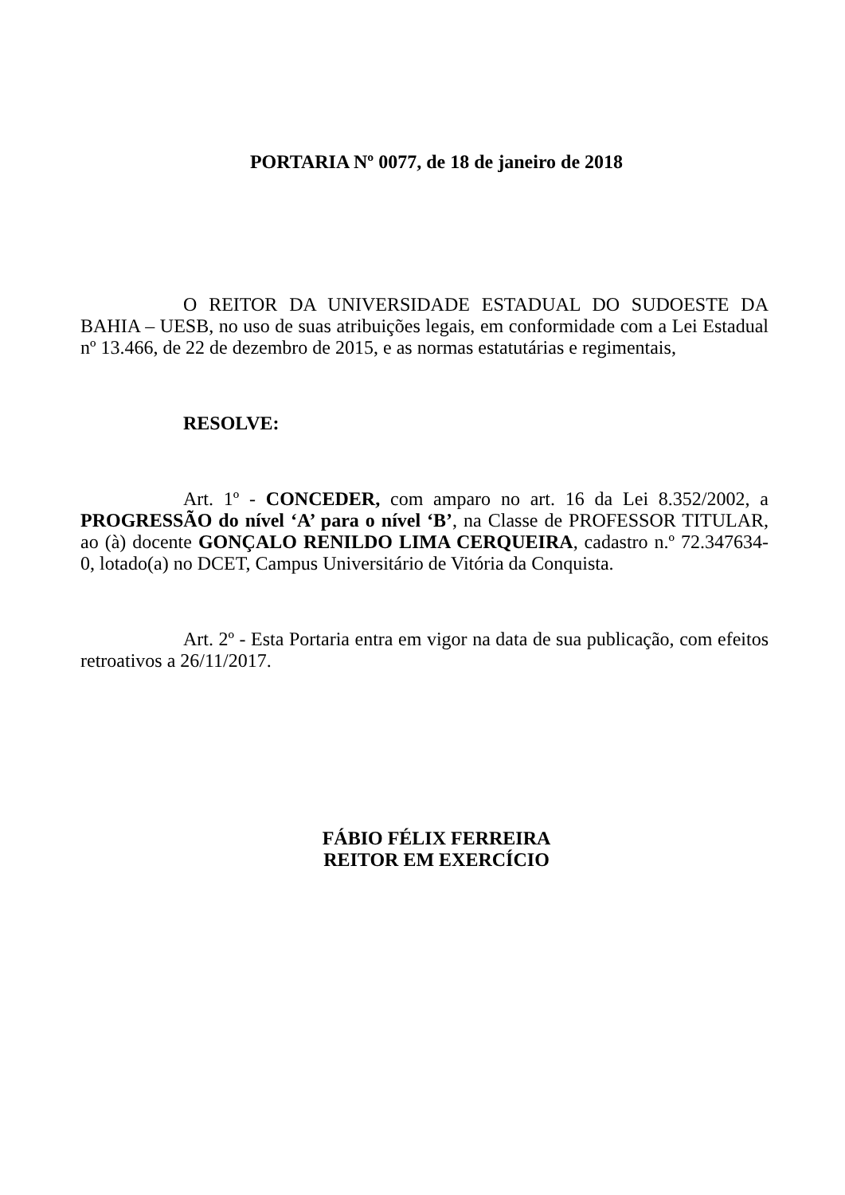PORTARIA Nº 0077, de 18 de janeiro de 2018
O REITOR DA UNIVERSIDADE ESTADUAL DO SUDOESTE DA BAHIA – UESB, no uso de suas atribuições legais, em conformidade com a Lei Estadual nº 13.466, de 22 de dezembro de 2015, e as normas estatutárias e regimentais,
RESOLVE:
Art. 1º - CONCEDER, com amparo no art. 16 da Lei 8.352/2002, a PROGRESSÃO do nível ‘A’ para o nível ‘B’, na Classe de PROFESSOR TITULAR, ao (à) docente GONÇALO RENILDO LIMA CERQUEIRA, cadastro n.º 72.347634-0, lotado(a) no DCET, Campus Universitário de Vitória da Conquista.
Art. 2º - Esta Portaria entra em vigor na data de sua publicação, com efeitos retroativos a 26/11/2017.
FÁBIO FÉLIX FERREIRA
REITOR EM EXERCÍCIO